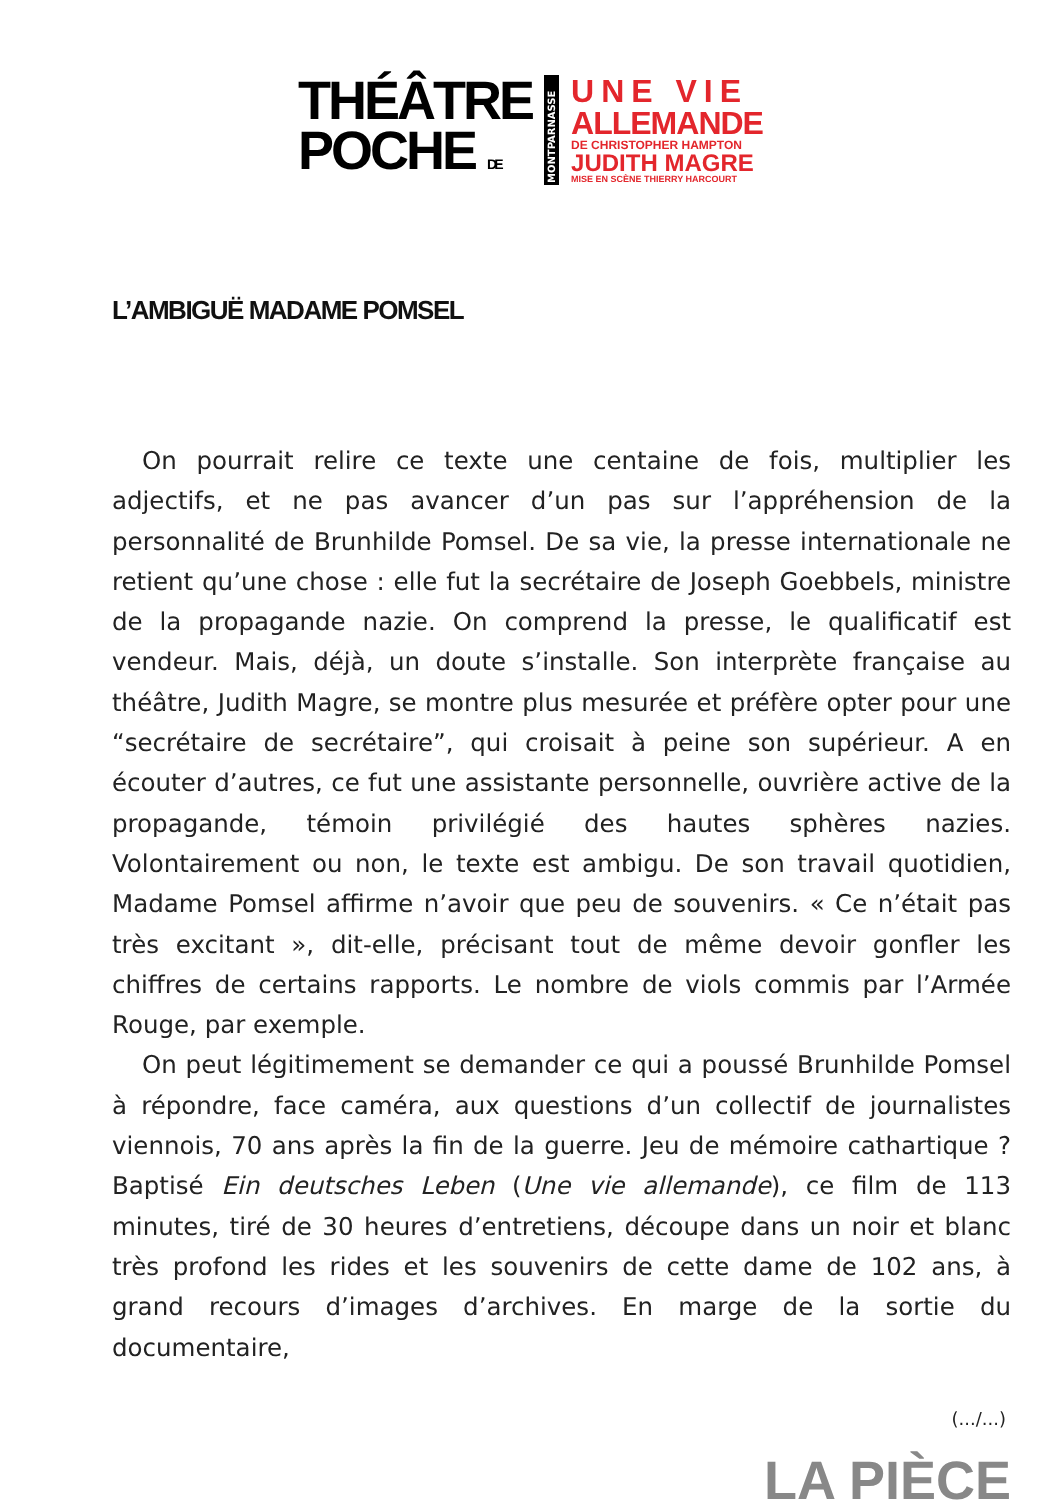THÉÂTRE
POCHE DE
MONTPARNASSE
UNE VIE
ALLEMANDE
DE CHRISTOPHER HAMPTON
JUDITH MAGRE
MISE EN SCÈNE THIERRY HARCOURT
L’AMBIGUË MADAME POMSEL
On pourrait relire ce texte une centaine de fois, multiplier les adjectifs, et ne pas avancer d’un pas sur l’appréhension de la personnalité de Brunhilde Pomsel. De sa vie, la presse internationale ne retient qu’une chose : elle fut la secrétaire de Joseph Goebbels, ministre de la propagande nazie. On comprend la presse, le qualificatif est vendeur. Mais, déjà, un doute s’installe. Son interprète française au théâtre, Judith Magre, se montre plus mesurée et préfère opter pour une “secrétaire de secrétaire”, qui croisait à peine son supérieur. A en écouter d’autres, ce fut une assistante personnelle, ouvrière active de la propagande, témoin privilégié des hautes sphères nazies. Volontairement ou non, le texte est ambigu. De son travail quotidien, Madame Pomsel affirme n’avoir que peu de souvenirs. « Ce n’était pas très excitant », dit-elle, précisant tout de même devoir gonfler les chiffres de certains rapports. Le nombre de viols commis par l’Armée Rouge, par exemple.
On peut légitimement se demander ce qui a poussé Brunhilde Pomsel à répondre, face caméra, aux questions d’un collectif de journalistes viennois, 70 ans après la fin de la guerre. Jeu de mémoire cathartique ? Baptisé Ein deutsches Leben (Une vie allemande), ce film de 113 minutes, tiré de 30 heures d’entretiens, découpe dans un noir et blanc très profond les rides et les souvenirs de cette dame de 102 ans, à grand recours d’images d’archives. En marge de la sortie du documentaire,
(.../...)
LA PIÈCE